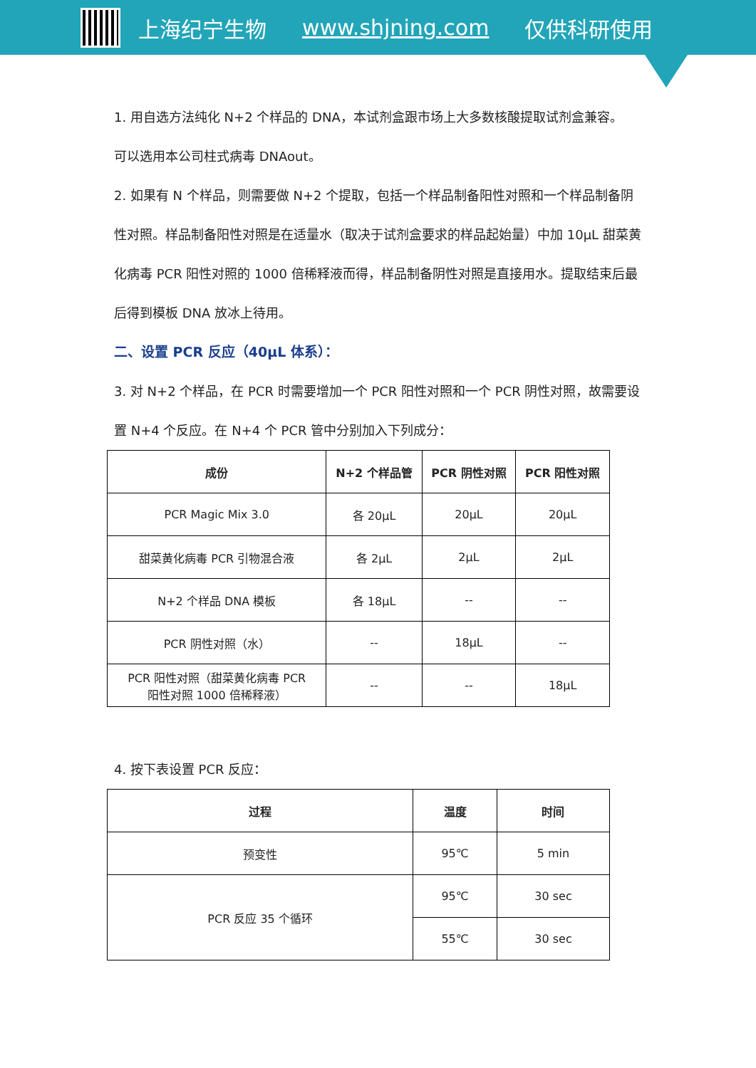上海纪宁生物 www.shjning.com 仅供科研使用
1. 用自选方法纯化 N+2 个样品的 DNA，本试剂盒跟市场上大多数核酸提取试剂盒兼容。
可以选用本公司柱式病毒 DNAout。
2. 如果有 N 个样品，则需要做 N+2 个提取，包括一个样品制备阳性对照和一个样品制备阴性对照。样品制备阳性对照是在适量水（取决于试剂盒要求的样品起始量）中加 10μL 甜菜黄化病毒 PCR 阳性对照的 1000 倍稀释液而得，样品制备阴性对照是直接用水。提取结束后最后得到模板 DNA 放冰上待用。
二、设置 PCR 反应（40μL 体系）：
3. 对 N+2 个样品，在 PCR 时需要增加一个 PCR 阳性对照和一个 PCR 阴性对照，故需要设置 N+4 个反应。在 N+4 个 PCR 管中分别加入下列成分：
| 成份 | N+2 个样品管 | PCR 阴性对照 | PCR 阳性对照 |
| --- | --- | --- | --- |
| PCR Magic Mix 3.0 | 各 20μL | 20μL | 20μL |
| 甜菜黄化病毒 PCR 引物混合液 | 各 2μL | 2μL | 2μL |
| N+2 个样品 DNA 模板 | 各 18μL | -- | -- |
| PCR 阴性对照（水） | -- | 18μL | -- |
| PCR 阳性对照（甜菜黄化病毒 PCR 阳性对照 1000 倍稀释液） | -- | -- | 18μL |
4. 按下表设置 PCR 反应：
| 过程 | 温度 | 时间 |
| --- | --- | --- |
| 预变性 | 95℃ | 5 min |
| PCR 反应 35 个循环 | 95℃ | 30 sec |
| | 55℃ | 30 sec |